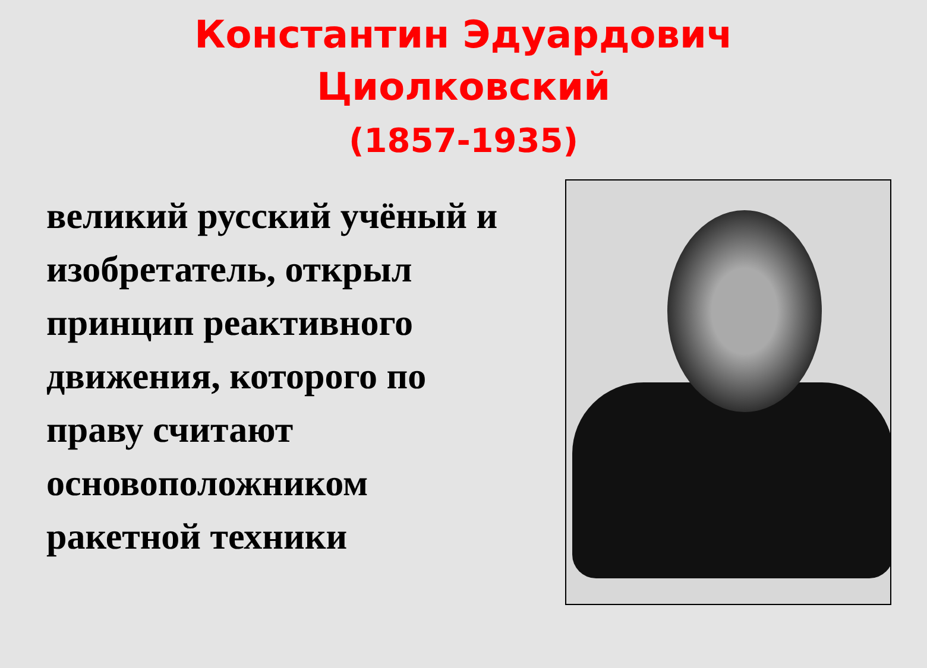Константин Эдуардович
Циолковский
(1857-1935)
великий русский учёный и изобретатель, открыл принцип реактивного движения, которого по праву считают основоположником ракетной техники